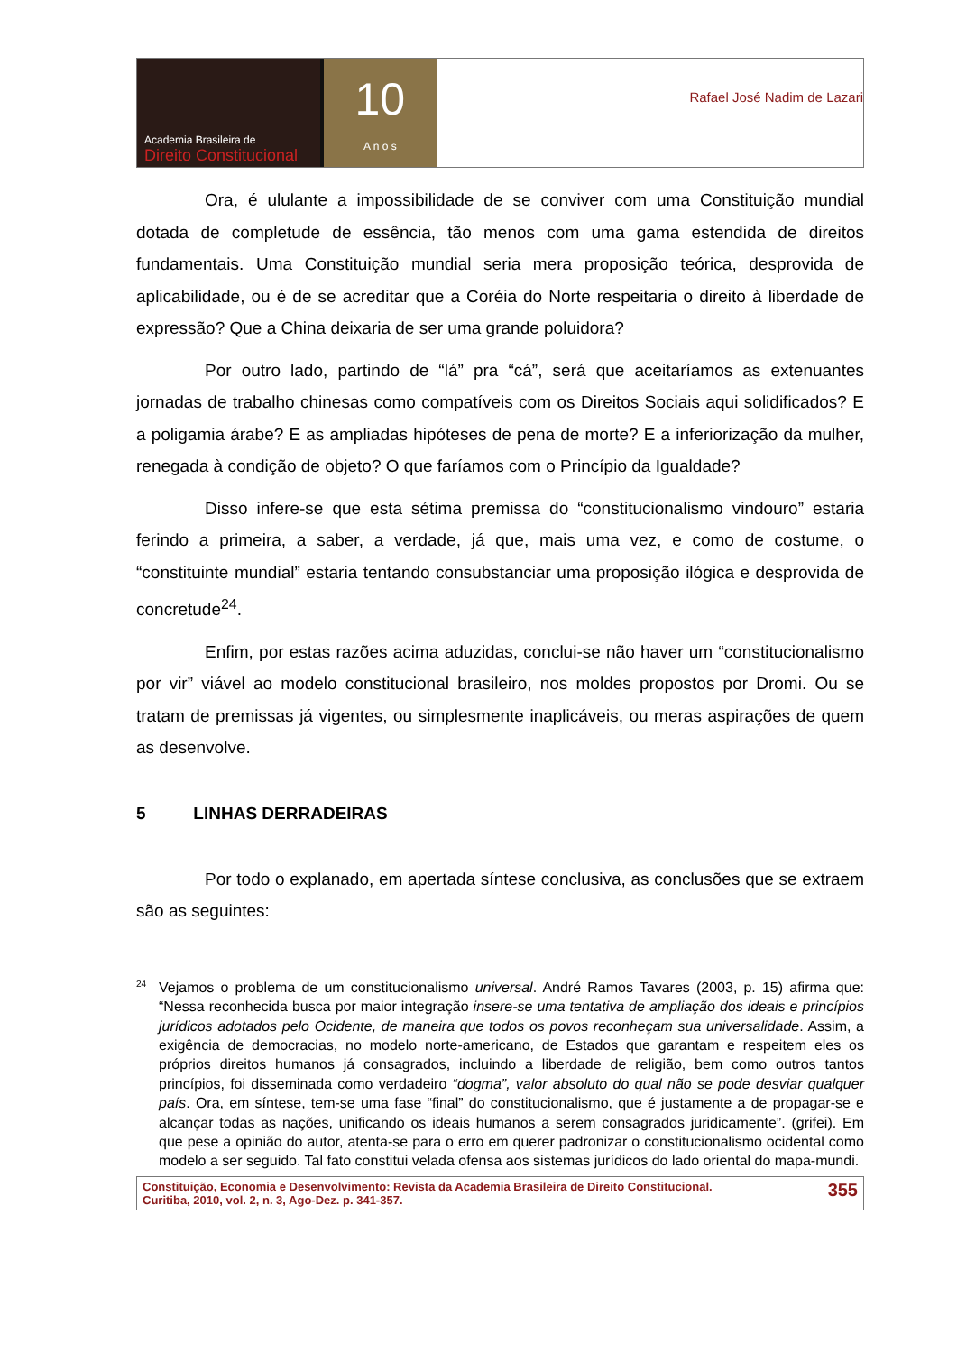Academia Brasileira de
Direito Constitucional
10
A n o s
Rafael José Nadim de Lazari
Ora, é ululante a impossibilidade de se conviver com uma Constituição mundial dotada de completude de essência, tão menos com uma gama estendida de direitos fundamentais. Uma Constituição mundial seria mera proposição teórica, desprovida de aplicabilidade, ou é de se acreditar que a Coréia do Norte respeitaria o direito à liberdade de expressão? Que a China deixaria de ser uma grande poluidora?
Por outro lado, partindo de “lá” pra “cá”, será que aceitaríamos as extenuantes jornadas de trabalho chinesas como compatíveis com os Direitos Sociais aqui solidificados? E a poligamia árabe? E as ampliadas hipóteses de pena de morte? E a inferiorização da mulher, renegada à condição de objeto? O que faríamos com o Princípio da Igualdade?
Disso infere-se que esta sétima premissa do “constitucionalismo vindouro” estaria ferindo a primeira, a saber, a verdade, já que, mais uma vez, e como de costume, o “constituinte mundial” estaria tentando consubstanciar uma proposição ilógica e desprovida de concretude<sup>24</sup>.
Enfim, por estas razões acima aduzidas, conclui-se não haver um “constitucionalismo por vir” viável ao modelo constitucional brasileiro, nos moldes propostos por Dromi. Ou se tratam de premissas já vigentes, ou simplesmente inaplicáveis, ou meras aspirações de quem as desenvolve.
5 LINHAS DERRADEIRAS
Por todo o explanado, em apertada síntese conclusiva, as conclusões que se extraem são as seguintes:
<sup>24</sup> Vejamos o problema de um constitucionalismo universal. André Ramos Tavares (2003, p. 15) afirma que: “Nessa reconhecida busca por maior integração insere-se uma tentativa de ampliação dos ideais e princípios jurídicos adotados pelo Ocidente, de maneira que todos os povos reconheçam sua universalidade. Assim, a exigência de democracias, no modelo norte-americano, de Estados que garantam e respeitem eles os próprios direitos humanos já consagrados, incluindo a liberdade de religião, bem como outros tantos princípios, foi disseminada como verdadeiro “dogma”, valor absoluto do qual não se pode desviar qualquer país. Ora, em síntese, tem-se uma fase “final” do constitucionalismo, que é justamente a de propagar-se e alcançar todas as nações, unificando os ideais humanos a serem consagrados juridicamente”. (grifei). Em que pese a opinião do autor, atenta-se para o erro em querer padronizar o constitucionalismo ocidental como modelo a ser seguido. Tal fato constitui velada ofensa aos sistemas jurídicos do lado oriental do mapa-mundi.
Constituição, Economia e Desenvolvimento: Revista da Academia Brasileira de Direito Constitucional.
Curitiba, 2010, vol. 2, n. 3, Ago-Dez. p. 341-357.
355